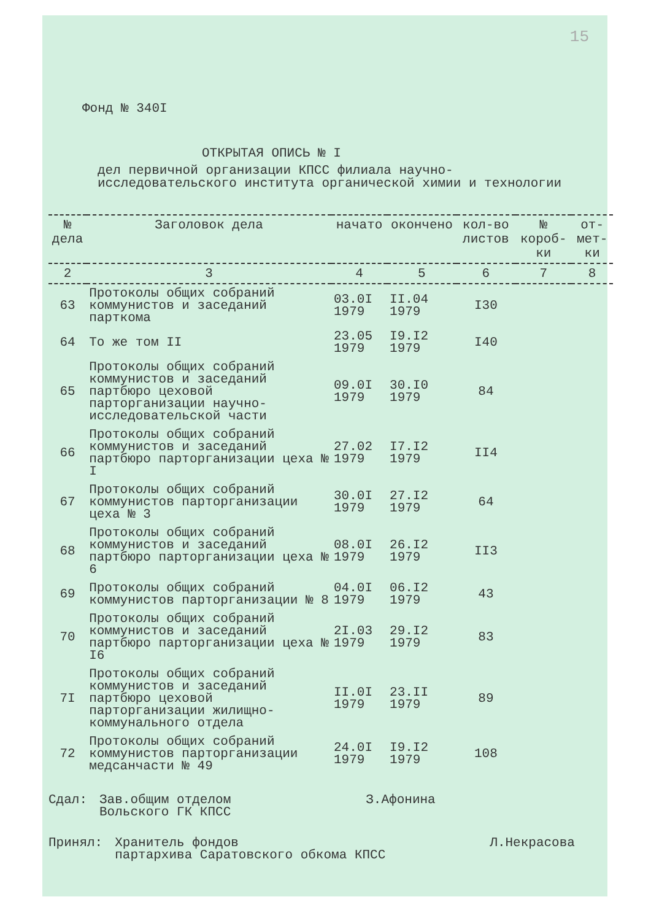15
Фонд № 340I
ОТКРЫТАЯ ОПИСЬ № I
дел первичной организации КПСС филиала научно-исследовательского института органической химии и технологии
| № дела | Заголовок дела | начато | окончено | кол-во листов | № короб-ки | от-мет-ки |
| --- | --- | --- | --- | --- | --- | --- |
| 2 | 3 | 4 | 5 | 6 | 7 | 8 |
| 63 | Протоколы общих собраний коммунистов и заседаний парткома | 03.0I 1979 | II.04 1979 | I30 | | |
| 64 | То же том II | 23.05 1979 | I9.I2 1979 | I40 | | |
| 65 | Протоколы общих собраний коммунистов и заседаний партбюро цеховой парторганизации научно-исследовательской части | 09.0I 1979 | 30.I0 1979 | 84 | | |
| 66 | Протоколы общих собраний коммунистов и заседаний партбюро парторганизации цеха № I | 27.02 1979 | I7.I2 1979 | II4 | | |
| 67 | Протоколы общих собраний коммунистов парторганизации цеха № 3 | 30.0I 1979 | 27.I2 1979 | 64 | | |
| 68 | Протоколы общих собраний коммунистов и заседаний партбюро парторганизации цеха № 6 | 08.0I 1979 | 26.I2 1979 | II3 | | |
| 69 | Протоколы общих собраний коммунистов парторганизации № 8 | 04.0I 1979 | 06.I2 1979 | 43 | | |
| 70 | Протоколы общих собраний коммунистов и заседаний партбюро парторганизации цеха № I6 | 2I.03 1979 | 29.I2 1979 | 83 | | |
| 7I | Протоколы общих собраний коммунистов и заседаний партбюро цеховой парторганизации жилищно-коммунального отдела | II.0I 1979 | 23.II 1979 | 89 | | |
| 72 | Протоколы общих собраний коммунистов парторганизации медсанчасти № 49 | 24.0I 1979 | I9.I2 1979 | 108 | | |
Сдал: Зав.общим отделом
Вольского ГК КПСС
З.Афонина
Принял: Хранитель фондов
партархива Саратовского обкома КПСС
Л.Некрасова